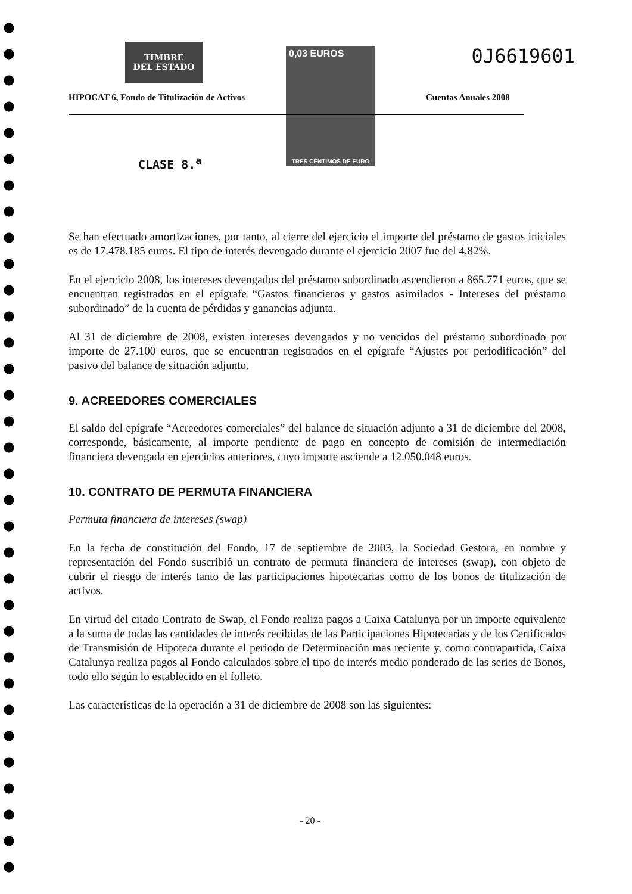TIMBRE
DEL ESTADO
0,03 EUROS
TRES CÉNTIMOS DE EURO
0J6619601
HIPOCAT 6, Fondo de Titulización de Activos
Cuentas Anuales 2008
CLASE 8.<sup>a</sup>
Se han efectuado amortizaciones, por tanto, al cierre del ejercicio el importe del préstamo de gastos iniciales es de 17.478.185 euros. El tipo de interés devengado durante el ejercicio 2007 fue del 4,82%.
En el ejercicio 2008, los intereses devengados del préstamo subordinado ascendieron a 865.771 euros, que se encuentran registrados en el epígrafe “Gastos financieros y gastos asimilados - Intereses del préstamo subordinado” de la cuenta de pérdidas y ganancias adjunta.
Al 31 de diciembre de 2008, existen intereses devengados y no vencidos del préstamo subordinado por importe de 27.100 euros, que se encuentran registrados en el epígrafe “Ajustes por periodificación” del pasivo del balance de situación adjunto.
9. ACREEDORES COMERCIALES
El saldo del epígrafe “Acreedores comerciales” del balance de situación adjunto a 31 de diciembre del 2008, corresponde, básicamente, al importe pendiente de pago en concepto de comisión de intermediación financiera devengada en ejercicios anteriores, cuyo importe asciende a 12.050.048 euros.
10. CONTRATO DE PERMUTA FINANCIERA
Permuta financiera de intereses (swap)
En la fecha de constitución del Fondo, 17 de septiembre de 2003, la Sociedad Gestora, en nombre y representación del Fondo suscribió un contrato de permuta financiera de intereses (swap), con objeto de cubrir el riesgo de interés tanto de las participaciones hipotecarias como de los bonos de titulización de activos.
En virtud del citado Contrato de Swap, el Fondo realiza pagos a Caixa Catalunya por un importe equivalente a la suma de todas las cantidades de interés recibidas de las Participaciones Hipotecarias y de los Certificados de Transmisión de Hipoteca durante el periodo de Determinación mas reciente y, como contrapartida, Caixa Catalunya realiza pagos al Fondo calculados sobre el tipo de interés medio ponderado de las series de Bonos, todo ello según lo establecido en el folleto.
Las características de la operación a 31 de diciembre de 2008 son las siguientes:
- 20 -